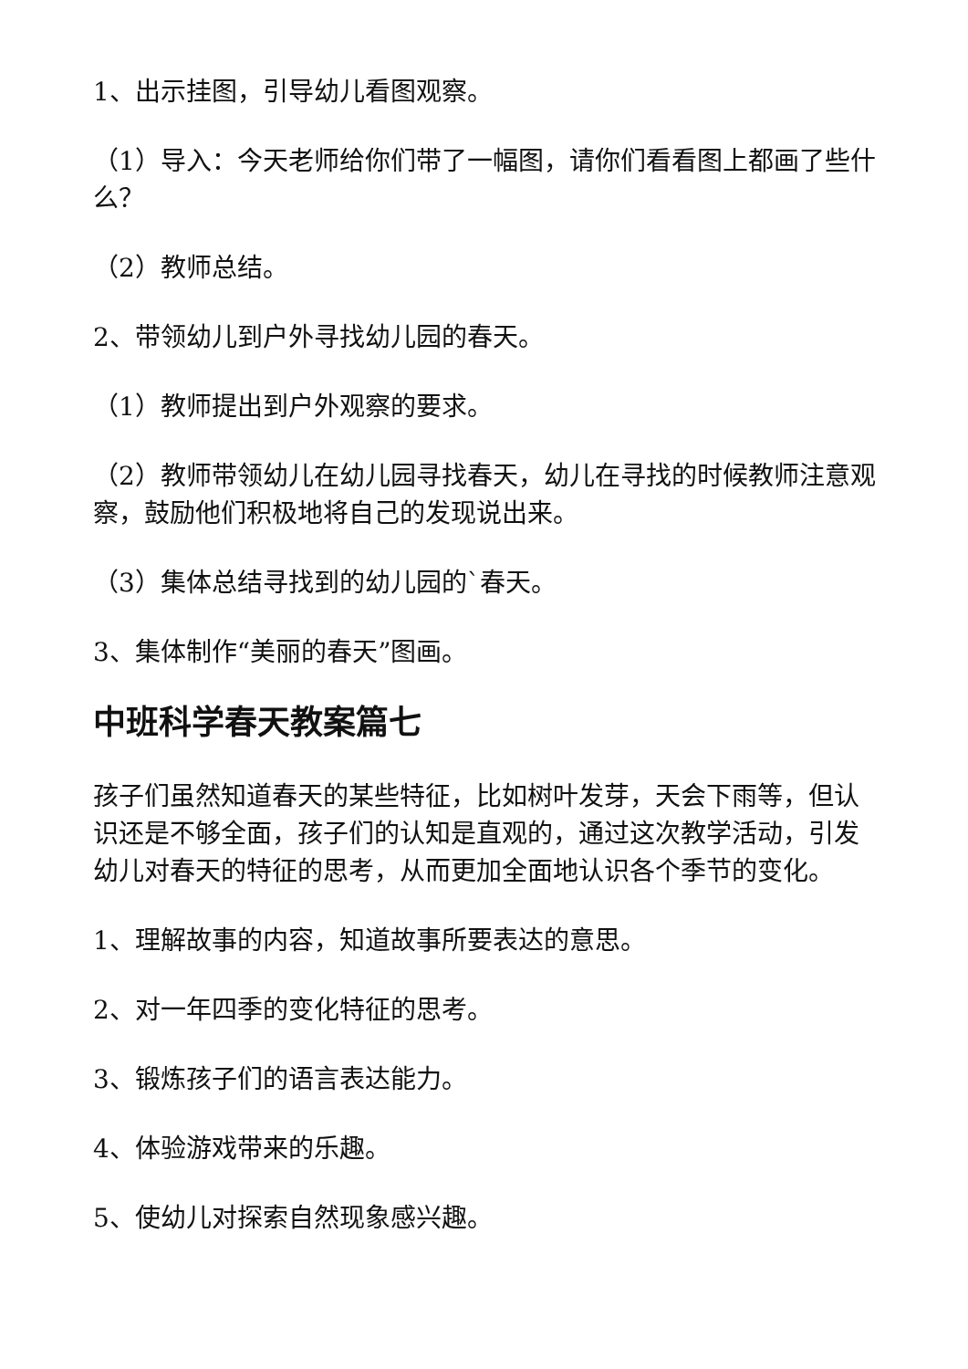1、出示挂图，引导幼儿看图观察。
（1）导入：今天老师给你们带了一幅图，请你们看看图上都画了些什么？
（2）教师总结。
2、带领幼儿到户外寻找幼儿园的春天。
（1）教师提出到户外观察的要求。
（2）教师带领幼儿在幼儿园寻找春天，幼儿在寻找的时候教师注意观察，鼓励他们积极地将自己的发现说出来。
（3）集体总结寻找到的幼儿园的`春天。
3、集体制作“美丽的春天”图画。
中班科学春天教案篇七
孩子们虽然知道春天的某些特征，比如树叶发芽，天会下雨等，但认识还是不够全面，孩子们的认知是直观的，通过这次教学活动，引发幼儿对春天的特征的思考，从而更加全面地认识各个季节的变化。
1、理解故事的内容，知道故事所要表达的意思。
2、对一年四季的变化特征的思考。
3、锻炼孩子们的语言表达能力。
4、体验游戏带来的乐趣。
5、使幼儿对探索自然现象感兴趣。